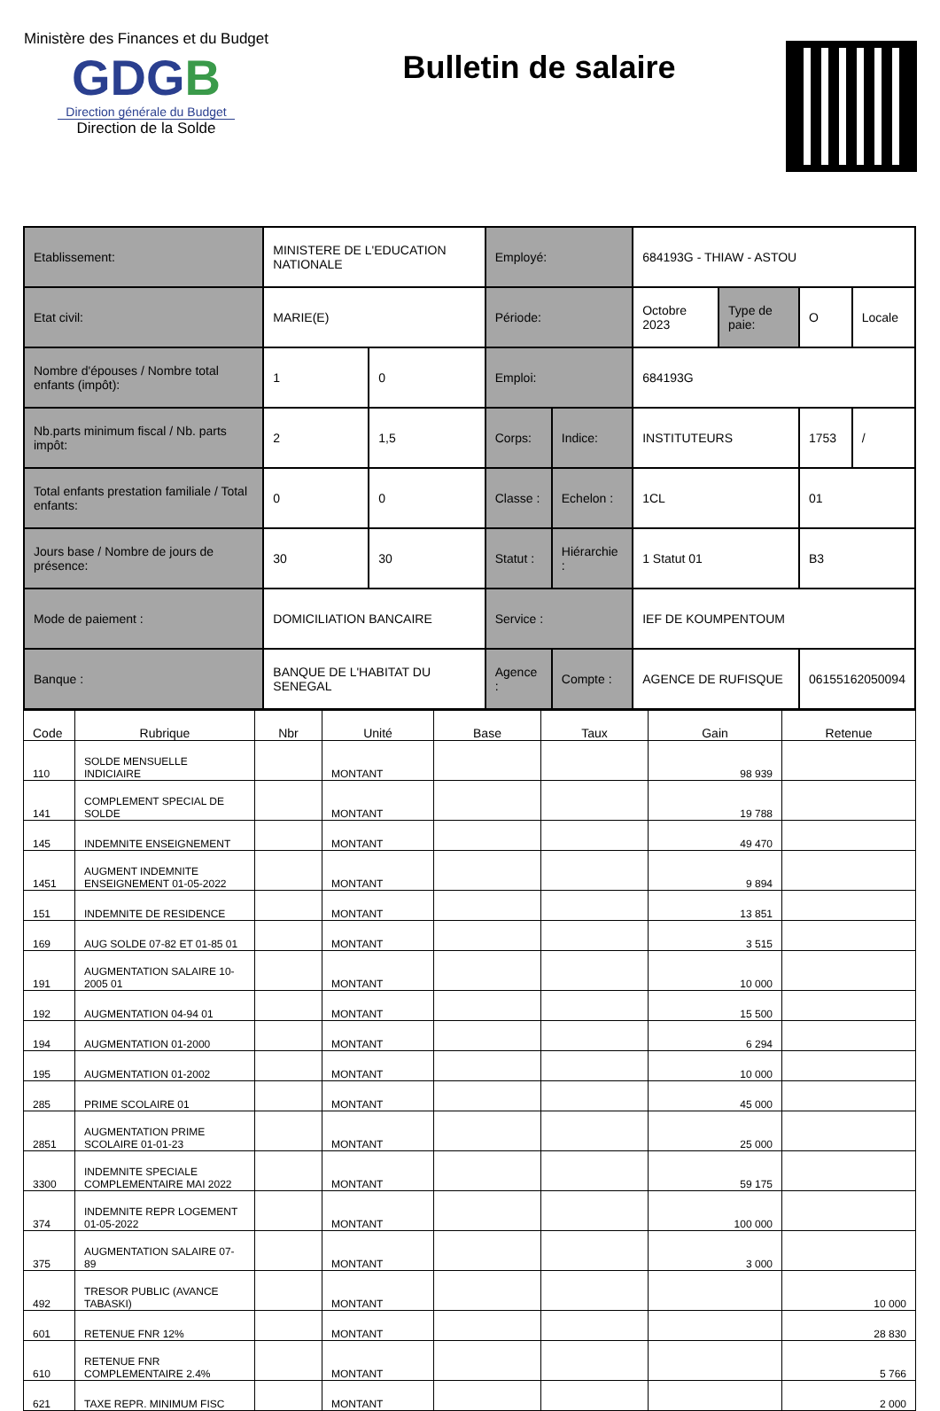Ministère des Finances et du Budget
G DGB
Direction générale du Budget
Direction de la Solde
Bulletin de salaire
| Etablissement: | MINISTERE DE L'EDUCATION NATIONALE | | Employé: | | 684193G - THIAW - ASTOU | | | |
| Etat civil: | MARIE(E) | | Période: | | Octobre 2023 | Type de paie: | O | Locale |
| Nombre d'épouses / Nombre total enfants (impôt): | 1 | 0 | Emploi: | | 684193G | | | |
| Nb.parts minimum fiscal / Nb. parts impôt: | 2 | 1,5 | Corps: | Indice: | INSTITUTEURS | | 1753 | / |
| Total enfants prestation familiale / Total enfants: | 0 | 0 | Classe : | Echelon : | 1CL | | 01 | |
| Jours base / Nombre de jours de présence: | 30 | 30 | Statut : | Hiérarchie : | 1 Statut 01 | | B3 | |
| Mode de paiement : | DOMICILIATION BANCAIRE | | Service : | | IEF DE KOUMPENTOUM | | | |
| Banque : | BANQUE DE L'HABITAT DU SENEGAL | | Agence : | Compte : | AGENCE DE RUFISQUE | | 06155162050094 | |
| Code | Rubrique | Nbr | Unité | Base | Taux | Gain | Retenue |
| --- | --- | --- | --- | --- | --- | --- | --- |
| 110 | SOLDE MENSUELLE INDICIAIRE | | MONTANT | | | 98 939 | |
| 141 | COMPLEMENT SPECIAL DE SOLDE | | MONTANT | | | 19 788 | |
| 145 | INDEMNITE ENSEIGNEMENT | | MONTANT | | | 49 470 | |
| 1451 | AUGMENT INDEMNITE ENSEIGNEMENT 01-05-2022 | | MONTANT | | | 9 894 | |
| 151 | INDEMNITE DE RESIDENCE | | MONTANT | | | 13 851 | |
| 169 | AUG SOLDE 07-82 ET 01-85 01 | | MONTANT | | | 3 515 | |
| 191 | AUGMENTATION SALAIRE 10-2005 01 | | MONTANT | | | 10 000 | |
| 192 | AUGMENTATION 04-94 01 | | MONTANT | | | 15 500 | |
| 194 | AUGMENTATION 01-2000 | | MONTANT | | | 6 294 | |
| 195 | AUGMENTATION 01-2002 | | MONTANT | | | 10 000 | |
| 285 | PRIME SCOLAIRE 01 | | MONTANT | | | 45 000 | |
| 2851 | AUGMENTATION PRIME SCOLAIRE 01-01-23 | | MONTANT | | | 25 000 | |
| 3300 | INDEMNITE SPECIALE COMPLEMENTAIRE MAI 2022 | | MONTANT | | | 59 175 | |
| 374 | INDEMNITE REPR LOGEMENT 01-05-2022 | | MONTANT | | | 100 000 | |
| 375 | AUGMENTATION SALAIRE 07-89 | | MONTANT | | | 3 000 | |
| 492 | TRESOR PUBLIC (AVANCE TABASKI) | | MONTANT | | | | 10 000 |
| 601 | RETENUE FNR 12% | | MONTANT | | | | 28 830 |
| 610 | RETENUE FNR COMPLEMENTAIRE 2.4% | | MONTANT | | | | 5 766 |
| 621 | TAXE REPR. MINIMUM FISC | | MONTANT | | | | 2 000 |